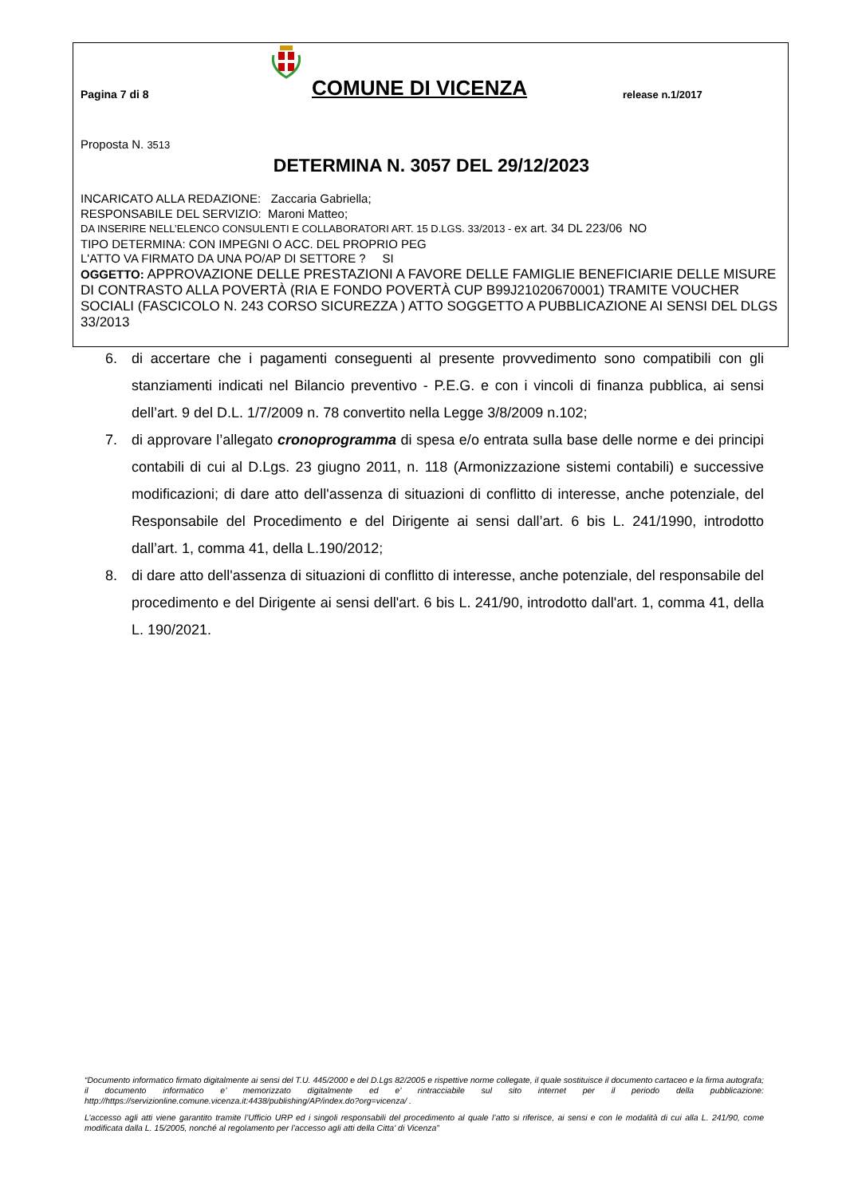Pagina 7 di 8
COMUNE DI VICENZA
release n.1/2017
Proposta N. 3513
DETERMINA N. 3057 DEL 29/12/2023
INCARICATO ALLA REDAZIONE: Zaccaria Gabriella;
RESPONSABILE DEL SERVIZIO: Maroni Matteo;
DA INSERIRE NELL’ELENCO CONSULENTI E COLLABORATORI ART. 15 D.LGS. 33/2013 - ex art. 34 DL 223/06 NO
TIPO DETERMINA: CON IMPEGNI O ACC. DEL PROPRIO PEG
L'ATTO VA FIRMATO DA UNA PO/AP DI SETTORE ? SI
OGGETTO: APPROVAZIONE DELLE PRESTAZIONI A FAVORE DELLE FAMIGLIE BENEFICIARIE DELLE MISURE DI CONTRASTO ALLA POVERTÀ (RIA E FONDO POVERTÀ CUP B99J21020670001) TRAMITE VOUCHER SOCIALI (FASCICOLO N. 243 CORSO SICUREZZA ) ATTO SOGGETTO A PUBBLICAZIONE AI SENSI DEL DLGS 33/2013
6. di accertare che i pagamenti conseguenti al presente provvedimento sono compatibili con gli stanziamenti indicati nel Bilancio preventivo - P.E.G. e con i vincoli di finanza pubblica, ai sensi dell’art. 9 del D.L. 1/7/2009 n. 78 convertito nella Legge 3/8/2009 n.102;
7. di approvare l’allegato cronoprogramma di spesa e/o entrata sulla base delle norme e dei principi contabili di cui al D.Lgs. 23 giugno 2011, n. 118 (Armonizzazione sistemi contabili) e successive modificazioni; di dare atto dell'assenza di situazioni di conflitto di interesse, anche potenziale, del Responsabile del Procedimento e del Dirigente ai sensi dall’art. 6 bis L. 241/1990, introdotto dall’art. 1, comma 41, della L.190/2012;
8. di dare atto dell'assenza di situazioni di conflitto di interesse, anche potenziale, del responsabile del procedimento e del Dirigente ai sensi dell'art. 6 bis L. 241/90, introdotto dall'art. 1, comma 41, della L. 190/2021.
“Documento informatico firmato digitalmente ai sensi del T.U. 445/2000 e del D.Lgs 82/2005 e rispettive norme collegate, il quale sostituisce il documento cartaceo e la firma autografa; il documento informatico e’ memorizzato digitalmente ed e’ rintracciabile sul sito internet per il periodo della pubblicazione: http://https://servizionline.comune.vicenza.it:4438/publishing/AP/index.do?org=vicenza/ .
L’accesso agli atti viene garantito tramite l’Ufficio URP ed i singoli responsabili del procedimento al quale l’atto si riferisce, ai sensi e con le modalità di cui alla L. 241/90, come modificata dalla L. 15/2005, nonché al regolamento per l’accesso agli atti della Citta' di Vicenza”